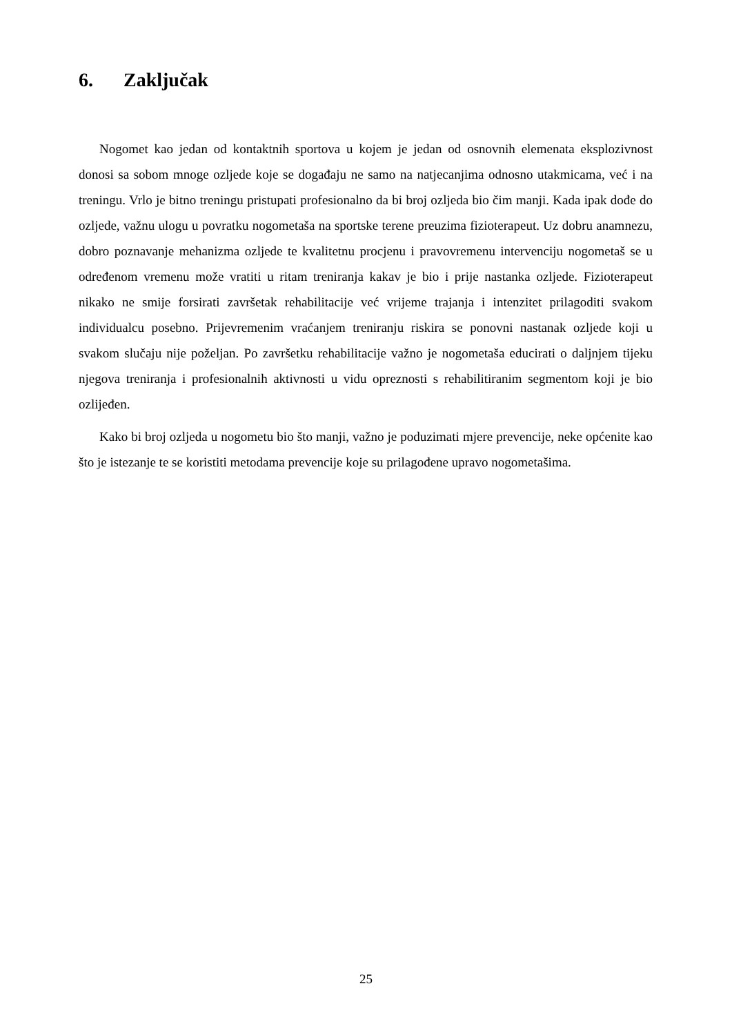6. Zaključak
Nogomet kao jedan od kontaktnih sportova u kojem je jedan od osnovnih elemenata eksplozivnost donosi sa sobom mnoge ozljede koje se događaju ne samo na natjecanjima odnosno utakmicama, već i na treningu. Vrlo je bitno treningu pristupati profesionalno da bi broj ozljeda bio čim manji. Kada ipak dođe do ozljede, važnu ulogu u povratku nogometaša na sportske terene preuzima fizioterapeut. Uz dobru anamnezu, dobro poznavanje mehanizma ozljede te kvalitetnu procjenu i pravovremenu intervenciju nogometaš se u određenom vremenu može vratiti u ritam treniranja kakav je bio i prije nastanka ozljede. Fizioterapeut nikako ne smije forsirati završetak rehabilitacije već vrijeme trajanja i intenzitet prilagoditi svakom individualcu posebno. Prijevremenim vraćanjem treniranju riskira se ponovni nastanak ozljede koji u svakom slučaju nije poželjan. Po završetku rehabilitacije važno je nogometaša educirati o daljnjem tijeku njegova treniranja i profesionalnih aktivnosti u vidu opreznosti s rehabilitiranim segmentom koji je bio ozlijeđen.
Kako bi broj ozljeda u nogometu bio što manji, važno je poduzimati mjere prevencije, neke općenite kao što je istezanje te se koristiti metodama prevencije koje su prilagođene upravo nogometašima.
25